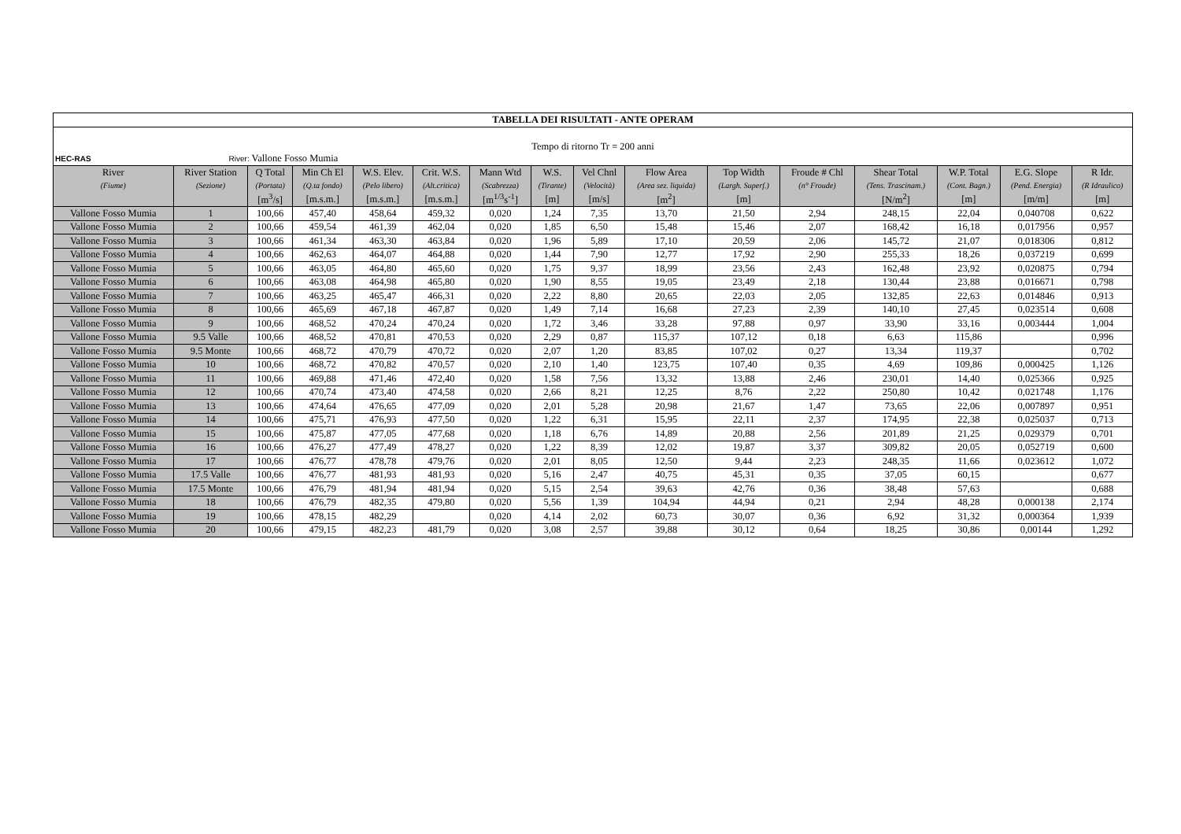| TABELLA DEI RISULTATI - ANTE OPERAM | | | | | | | | | | | | | | | |
| Tempo di ritorno Tr = 200 anni | | | | | | | | | | | | | | | |
| HEC-RAS River: Vallone Fosso Mumia | | | | | | | | | | | | | | | |
| River | River Station | Q Total | Min Ch El | W.S. Elev. | Crit. W.S. | Mann Wtd | W.S. | Vel Chnl | Flow Area | Top Width | Froude # Chl | Shear Total | W.P. Total | E.G. Slope | R Idr. |
| (Fiume) | (Sezione) | (Portata) | (Q.ta fondo) | (Pelo libero) | (Alt.critica) | (Scabrezza) | (Tirante) | (Velocità) | (Area sez. liquida) | (Largh. Superf.) | (n° Froude) | (Tens. Trascinam.) | (Cont. Bagn.) | (Pend. Energia) | (R Idraulico) |
| | | [m<sup>3</sup>/s] | [m.s.m.] | [m.s.m.] | [m.s.m.] | [m<sup>1/3</sup>s<sup>-1</sup>] | [m] | [m/s] | [m<sup>2</sup>] | [m] | | [N/m<sup>2</sup>] | [m] | [m/m] | [m] |
| Vallone Fosso Mumia | 1 | 100,66 | 457,40 | 458,64 | 459,32 | 0,020 | 1,24 | 7,35 | 13,70 | 21,50 | 2,94 | 248,15 | 22,04 | 0,040708 | 0,622 |
| Vallone Fosso Mumia | 2 | 100,66 | 459,54 | 461,39 | 462,04 | 0,020 | 1,85 | 6,50 | 15,48 | 15,46 | 2,07 | 168,42 | 16,18 | 0,017956 | 0,957 |
| Vallone Fosso Mumia | 3 | 100,66 | 461,34 | 463,30 | 463,84 | 0,020 | 1,96 | 5,89 | 17,10 | 20,59 | 2,06 | 145,72 | 21,07 | 0,018306 | 0,812 |
| Vallone Fosso Mumia | 4 | 100,66 | 462,63 | 464,07 | 464,88 | 0,020 | 1,44 | 7,90 | 12,77 | 17,92 | 2,90 | 255,33 | 18,26 | 0,037219 | 0,699 |
| Vallone Fosso Mumia | 5 | 100,66 | 463,05 | 464,80 | 465,60 | 0,020 | 1,75 | 9,37 | 18,99 | 23,56 | 2,43 | 162,48 | 23,92 | 0,020875 | 0,794 |
| Vallone Fosso Mumia | 6 | 100,66 | 463,08 | 464,98 | 465,80 | 0,020 | 1,90 | 8,55 | 19,05 | 23,49 | 2,18 | 130,44 | 23,88 | 0,016671 | 0,798 |
| Vallone Fosso Mumia | 7 | 100,66 | 463,25 | 465,47 | 466,31 | 0,020 | 2,22 | 8,80 | 20,65 | 22,03 | 2,05 | 132,85 | 22,63 | 0,014846 | 0,913 |
| Vallone Fosso Mumia | 8 | 100,66 | 465,69 | 467,18 | 467,87 | 0,020 | 1,49 | 7,14 | 16,68 | 27,23 | 2,39 | 140,10 | 27,45 | 0,023514 | 0,608 |
| Vallone Fosso Mumia | 9 | 100,66 | 468,52 | 470,24 | 470,24 | 0,020 | 1,72 | 3,46 | 33,28 | 97,88 | 0,97 | 33,90 | 33,16 | 0,003444 | 1,004 |
| Vallone Fosso Mumia | 9.5 Valle | 100,66 | 468,52 | 470,81 | 470,53 | 0,020 | 2,29 | 0,87 | 115,37 | 107,12 | 0,18 | 6,63 | 115,86 | | 0,996 |
| Vallone Fosso Mumia | 9.5 Monte | 100,66 | 468,72 | 470,79 | 470,72 | 0,020 | 2,07 | 1,20 | 83,85 | 107,02 | 0,27 | 13,34 | 119,37 | | 0,702 |
| Vallone Fosso Mumia | 10 | 100,66 | 468,72 | 470,82 | 470,57 | 0,020 | 2,10 | 1,40 | 123,75 | 107,40 | 0,35 | 4,69 | 109,86 | 0,000425 | 1,126 |
| Vallone Fosso Mumia | 11 | 100,66 | 469,88 | 471,46 | 472,40 | 0,020 | 1,58 | 7,56 | 13,32 | 13,88 | 2,46 | 230,01 | 14,40 | 0,025366 | 0,925 |
| Vallone Fosso Mumia | 12 | 100,66 | 470,74 | 473,40 | 474,58 | 0,020 | 2,66 | 8,21 | 12,25 | 8,76 | 2,22 | 250,80 | 10,42 | 0,021748 | 1,176 |
| Vallone Fosso Mumia | 13 | 100,66 | 474,64 | 476,65 | 477,09 | 0,020 | 2,01 | 5,28 | 20,98 | 21,67 | 1,47 | 73,65 | 22,06 | 0,007897 | 0,951 |
| Vallone Fosso Mumia | 14 | 100,66 | 475,71 | 476,93 | 477,50 | 0,020 | 1,22 | 6,31 | 15,95 | 22,11 | 2,37 | 174,95 | 22,38 | 0,025037 | 0,713 |
| Vallone Fosso Mumia | 15 | 100,66 | 475,87 | 477,05 | 477,68 | 0,020 | 1,18 | 6,76 | 14,89 | 20,88 | 2,56 | 201,89 | 21,25 | 0,029379 | 0,701 |
| Vallone Fosso Mumia | 16 | 100,66 | 476,27 | 477,49 | 478,27 | 0,020 | 1,22 | 8,39 | 12,02 | 19,87 | 3,37 | 309,82 | 20,05 | 0,052719 | 0,600 |
| Vallone Fosso Mumia | 17 | 100,66 | 476,77 | 478,78 | 479,76 | 0,020 | 2,01 | 8,05 | 12,50 | 9,44 | 2,23 | 248,35 | 11,66 | 0,023612 | 1,072 |
| Vallone Fosso Mumia | 17.5 Valle | 100,66 | 476,77 | 481,93 | 481,93 | 0,020 | 5,16 | 2,47 | 40,75 | 45,31 | 0,35 | 37,05 | 60,15 | | 0,677 |
| Vallone Fosso Mumia | 17.5 Monte | 100,66 | 476,79 | 481,94 | 481,94 | 0,020 | 5,15 | 2,54 | 39,63 | 42,76 | 0,36 | 38,48 | 57,63 | | 0,688 |
| Vallone Fosso Mumia | 18 | 100,66 | 476,79 | 482,35 | 479,80 | 0,020 | 5,56 | 1,39 | 104,94 | 44,94 | 0,21 | 2,94 | 48,28 | 0,000138 | 2,174 |
| Vallone Fosso Mumia | 19 | 100,66 | 478,15 | 482,29 | | 0,020 | 4,14 | 2,02 | 60,73 | 30,07 | 0,36 | 6,92 | 31,32 | 0,000364 | 1,939 |
| Vallone Fosso Mumia | 20 | 100,66 | 479,15 | 482,23 | 481,79 | 0,020 | 3,08 | 2,57 | 39,88 | 30,12 | 0,64 | 18,25 | 30,86 | 0,00144 | 1,292 |